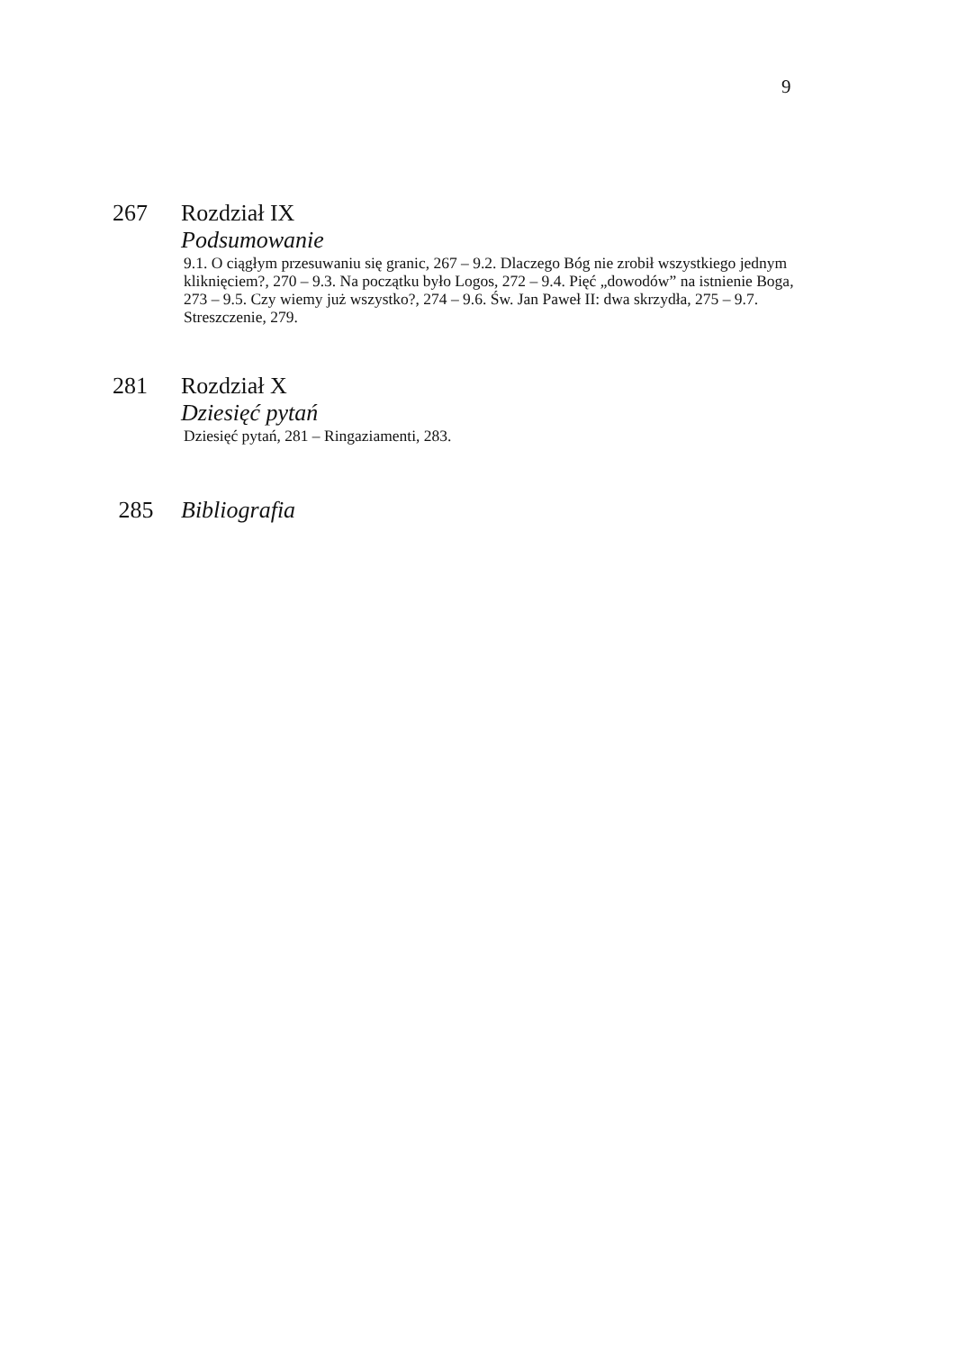9
267
Rozdział IX
Podsumowanie
9.1. O ciągłym przesuwaniu się granic, 267 – 9.2. Dlaczego Bóg nie zrobił wszyst­kiego jednym kliknięciem?, 270 – 9.3. Na początku było Logos, 272 – 9.4. Pięć „dowodów” na istnienie Boga, 273 – 9.5. Czy wiemy już wszystko?, 274 – 9.6. Św. Jan Paweł II: dwa skrzydła, 275 – 9.7. Streszczenie, 279.
281
Rozdział X
Dziesięć pytań
Dziesięć pytań, 281 – Ringaziamenti, 283.
285
Bibliografia